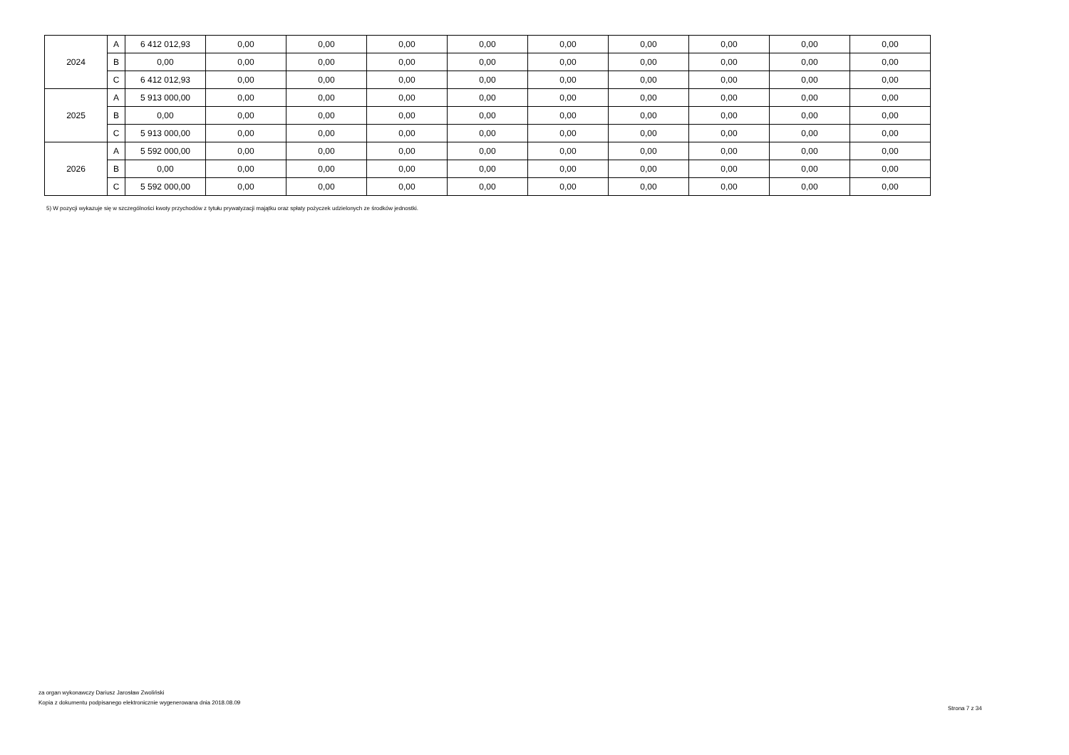| 2024 | A | 6 412 012,93 | 0,00 | 0,00 | 0,00 | 0,00 | 0,00 | 0,00 | 0,00 | 0,00 | 0,00 |
| | B | 0,00 | 0,00 | 0,00 | 0,00 | 0,00 | 0,00 | 0,00 | 0,00 | 0,00 | 0,00 |
| | C | 6 412 012,93 | 0,00 | 0,00 | 0,00 | 0,00 | 0,00 | 0,00 | 0,00 | 0,00 | 0,00 |
| 2025 | A | 5 913 000,00 | 0,00 | 0,00 | 0,00 | 0,00 | 0,00 | 0,00 | 0,00 | 0,00 | 0,00 |
| | B | 0,00 | 0,00 | 0,00 | 0,00 | 0,00 | 0,00 | 0,00 | 0,00 | 0,00 | 0,00 |
| | C | 5 913 000,00 | 0,00 | 0,00 | 0,00 | 0,00 | 0,00 | 0,00 | 0,00 | 0,00 | 0,00 |
| 2026 | A | 5 592 000,00 | 0,00 | 0,00 | 0,00 | 0,00 | 0,00 | 0,00 | 0,00 | 0,00 | 0,00 |
| | B | 0,00 | 0,00 | 0,00 | 0,00 | 0,00 | 0,00 | 0,00 | 0,00 | 0,00 | 0,00 |
| | C | 5 592 000,00 | 0,00 | 0,00 | 0,00 | 0,00 | 0,00 | 0,00 | 0,00 | 0,00 | 0,00 |
5) W pozycji wykazuje się w szczególności kwoty przychodów z tytułu prywatyzacji majątku oraz spłaty pożyczek udzielonych ze środków jednostki.
za organ wykonawczy Dariusz Jarosław Zwoliński
Kopia z dokumentu podpisanego elektronicznie wygenerowana dnia 2018.08.09
Strona 7 z 34